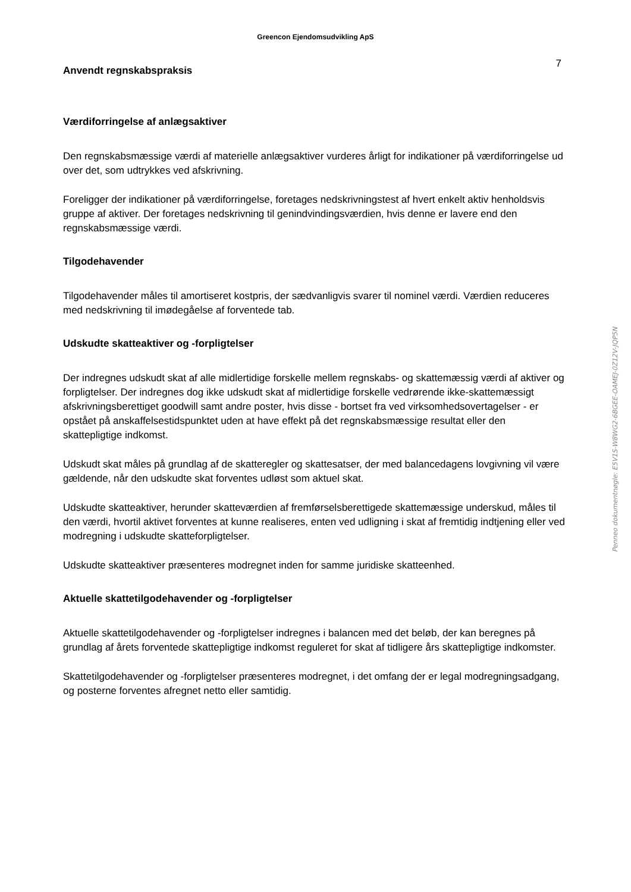Greencon Ejendomsudvikling ApS
Anvendt regnskabspraksis
7
Værdiforringelse af anlægsaktiver
Den regnskabsmæssige værdi af materielle anlægsaktiver vurderes årligt for indikationer på værdiforringelse ud over det, som udtrykkes ved afskrivning.
Foreligger der indikationer på værdiforringelse, foretages nedskrivningstest af hvert enkelt aktiv henholdsvis gruppe af aktiver. Der foretages nedskrivning til genindvindingsværdien, hvis denne er lavere end den regnskabsmæssige værdi.
Tilgodehavender
Tilgodehavender måles til amortiseret kostpris, der sædvanligvis svarer til nominel værdi. Værdien reduceres med nedskrivning til imødegåelse af forventede tab.
Udskudte skatteaktiver og -forpligtelser
Der indregnes udskudt skat af alle midlertidige forskelle mellem regnskabs- og skattemæssig værdi af aktiver og forpligtelser. Der indregnes dog ikke udskudt skat af midlertidige forskelle vedrørende ikke-skattemæssigt afskrivningsberettiget goodwill samt andre poster, hvis disse - bortset fra ved virksomhedsovertagelser - er opstået på anskaffelsestidspunktet uden at have effekt på det regnskabsmæssige resultat eller den skattepligtige indkomst.
Udskudt skat måles på grundlag af de skatteregler og skattesatser, der med balancedagens lovgivning vil være gældende, når den udskudte skat forventes udløst som aktuel skat.
Udskudte skatteaktiver, herunder skatteværdien af fremførselsberettigede skattemæssige underskud, måles til den værdi, hvortil aktivet forventes at kunne realiseres, enten ved udligning i skat af fremtidig indtjening eller ved modregning i udskudte skatteforpligtelser.
Udskudte skatteaktiver præsenteres modregnet inden for samme juridiske skatteenhed.
Aktuelle skattetilgodehavender og -forpligtelser
Aktuelle skattetilgodehavender og -forpligtelser indregnes i balancen med det beløb, der kan beregnes på grundlag af årets forventede skattepligtige indkomst reguleret for skat af tidligere års skattepligtige indkomster.
Skattetilgodehavender og -forpligtelser præsenteres modregnet, i det omfang der er legal modregningsadgang, og posterne forventes afregnet netto eller samtidig.
Penneo dokumentnøgle: E5V1S-W8WG2-6BGEE-OAMEJ-0Z12V-JQP5N